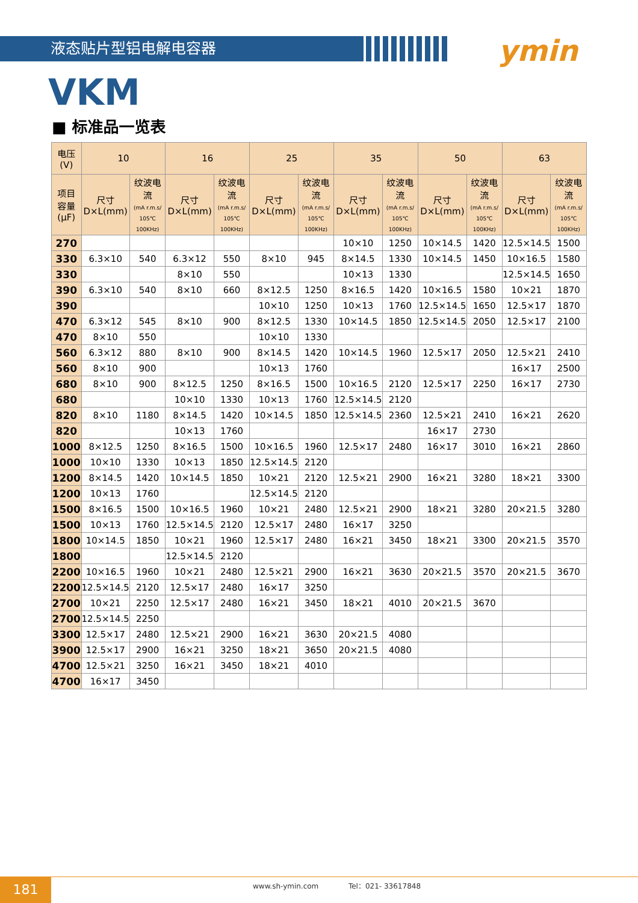液态贴片型铝电解电容器 ymin
VKM
■ 标准品一览表
| 电压(V) | 10 | | 16 | | 25 | | 35 | | 50 | | 63 | |
| --- | --- | --- | --- | --- | --- | --- | --- | --- | --- | --- | --- | --- |
| 项目 容量 (μF) | 尺寸 D×L(mm) | 纹波电流 (mA r.m.s/ 105℃ 100KHz) | 尺寸 D×L(mm) | 纹波电流 (mA r.m.s/ 105℃ 100KHz) | 尺寸 D×L(mm) | 纹波电流 (mA r.m.s/ 105℃ 100KHz) | 尺寸 D×L(mm) | 纹波电流 (mA r.m.s/ 105℃ 100KHz) | 尺寸 D×L(mm) | 纹波电流 (mA r.m.s/ 105℃ 100KHz) | 尺寸 D×L(mm) | 纹波电流 (mA r.m.s/ 105℃ 100KHz) |
| 270 | | | | | | | 10×10 | 1250 | 10×14.5 | 1420 | 12.5×14.5 | 1500 |
| 330 | 6.3×10 | 540 | 6.3×12 | 550 | 8×10 | 945 | 8×14.5 | 1330 | 10×14.5 | 1450 | 10×16.5 | 1580 |
| 330 | | | 8×10 | 550 | | | 10×13 | 1330 | | | 12.5×14.5 | 1650 |
| 390 | 6.3×10 | 540 | 8×10 | 660 | 8×12.5 | 1250 | 8×16.5 | 1420 | 10×16.5 | 1580 | 10×21 | 1870 |
| 390 | | | | | 10×10 | 1250 | 10×13 | 1760 | 12.5×14.5 | 1650 | 12.5×17 | 1870 |
| 470 | 6.3×12 | 545 | 8×10 | 900 | 8×12.5 | 1330 | 10×14.5 | 1850 | 12.5×14.5 | 2050 | 12.5×17 | 2100 |
| 470 | 8×10 | 550 | | | 10×10 | 1330 | | | | | | |
| 560 | 6.3×12 | 880 | 8×10 | 900 | 8×14.5 | 1420 | 10×14.5 | 1960 | 12.5×17 | 2050 | 12.5×21 | 2410 |
| 560 | 8×10 | 900 | | | 10×13 | 1760 | | | | | 16×17 | 2500 |
| 680 | 8×10 | 900 | 8×12.5 | 1250 | 8×16.5 | 1500 | 10×16.5 | 2120 | 12.5×17 | 2250 | 16×17 | 2730 |
| 680 | | | 10×10 | 1330 | 10×13 | 1760 | 12.5×14.5 | 2120 | | | | |
| 820 | 8×10 | 1180 | 8×14.5 | 1420 | 10×14.5 | 1850 | 12.5×14.5 | 2360 | 12.5×21 | 2410 | 16×21 | 2620 |
| 820 | | | 10×13 | 1760 | | | | | 16×17 | 2730 | | |
| 1000 | 8×12.5 | 1250 | 8×16.5 | 1500 | 10×16.5 | 1960 | 12.5×17 | 2480 | 16×17 | 3010 | 16×21 | 2860 |
| 1000 | 10×10 | 1330 | 10×13 | 1850 | 12.5×14.5 | 2120 | | | | | | |
| 1200 | 8×14.5 | 1420 | 10×14.5 | 1850 | 10×21 | 2120 | 12.5×21 | 2900 | 16×21 | 3280 | 18×21 | 3300 |
| 1200 | 10×13 | 1760 | | | 12.5×14.5 | 2120 | | | | | | |
| 1500 | 8×16.5 | 1500 | 10×16.5 | 1960 | 10×21 | 2480 | 12.5×21 | 2900 | 18×21 | 3280 | 20×21.5 | 3280 |
| 1500 | 10×13 | 1760 | 12.5×14.5 | 2120 | 12.5×17 | 2480 | 16×17 | 3250 | | | | |
| 1800 | 10×14.5 | 1850 | 10×21 | 1960 | 12.5×17 | 2480 | 16×21 | 3450 | 18×21 | 3300 | 20×21.5 | 3570 |
| 1800 | | | 12.5×14.5 | 2120 | | | | | | | | |
| 2200 | 10×16.5 | 1960 | 10×21 | 2480 | 12.5×21 | 2900 | 16×21 | 3630 | 20×21.5 | 3570 | 20×21.5 | 3670 |
| 2200 | 12.5×14.5 | 2120 | 12.5×17 | 2480 | 16×17 | 3250 | | | | | | |
| 2700 | 10×21 | 2250 | 12.5×17 | 2480 | 16×21 | 3450 | 18×21 | 4010 | 20×21.5 | 3670 | | |
| 2700 | 12.5×14.5 | 2250 | | | | | | | | | | |
| 3300 | 12.5×17 | 2480 | 12.5×21 | 2900 | 16×21 | 3630 | 20×21.5 | 4080 | | | | |
| 3900 | 12.5×17 | 2900 | 16×21 | 3250 | 18×21 | 3650 | 20×21.5 | 4080 | | | | |
| 4700 | 12.5×21 | 3250 | 16×21 | 3450 | 18×21 | 4010 | | | | | | |
| 4700 | 16×17 | 3450 | | | | | | | | | | |
181
www.sh-ymin.com Tel：021- 33617848